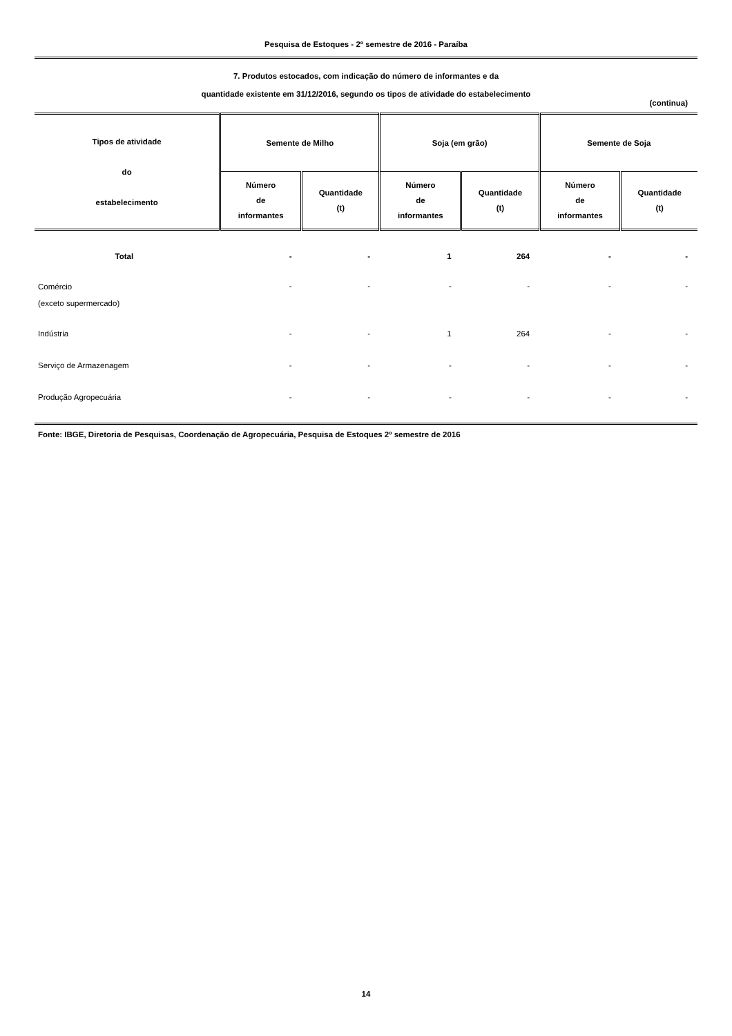Pesquisa de Estoques - 2º semestre de 2016 - Paraíba
7. Produtos estocados, com indicação do número de informantes e da
quantidade existente em 31/12/2016, segundo os tipos de atividade do estabelecimento
(continua)
| Tipos de atividade do estabelecimento | Semente de Milho | | Soja (em grão) | | Semente de Soja | |
| --- | --- | --- | --- | --- | --- | --- |
| | Número de informantes | Quantidade (t) | Número de informantes | Quantidade (t) | Número de informantes | Quantidade (t) |
| Total | - | - | 1 | 264 | - | - |
| Comércio (exceto supermercado) | - | - | - | - | - | - |
| Indústria | - | - | 1 | 264 | - | - |
| Serviço de Armazenagem | - | - | - | - | - | - |
| Produção Agropecuária | - | - | - | - | - | - |
| Fonte: IBGE, Diretoria de Pesquisas, Coordenação de Agropecuária, Pesquisa de Estoques 2º semestre de 2016 | | | | | | |
14